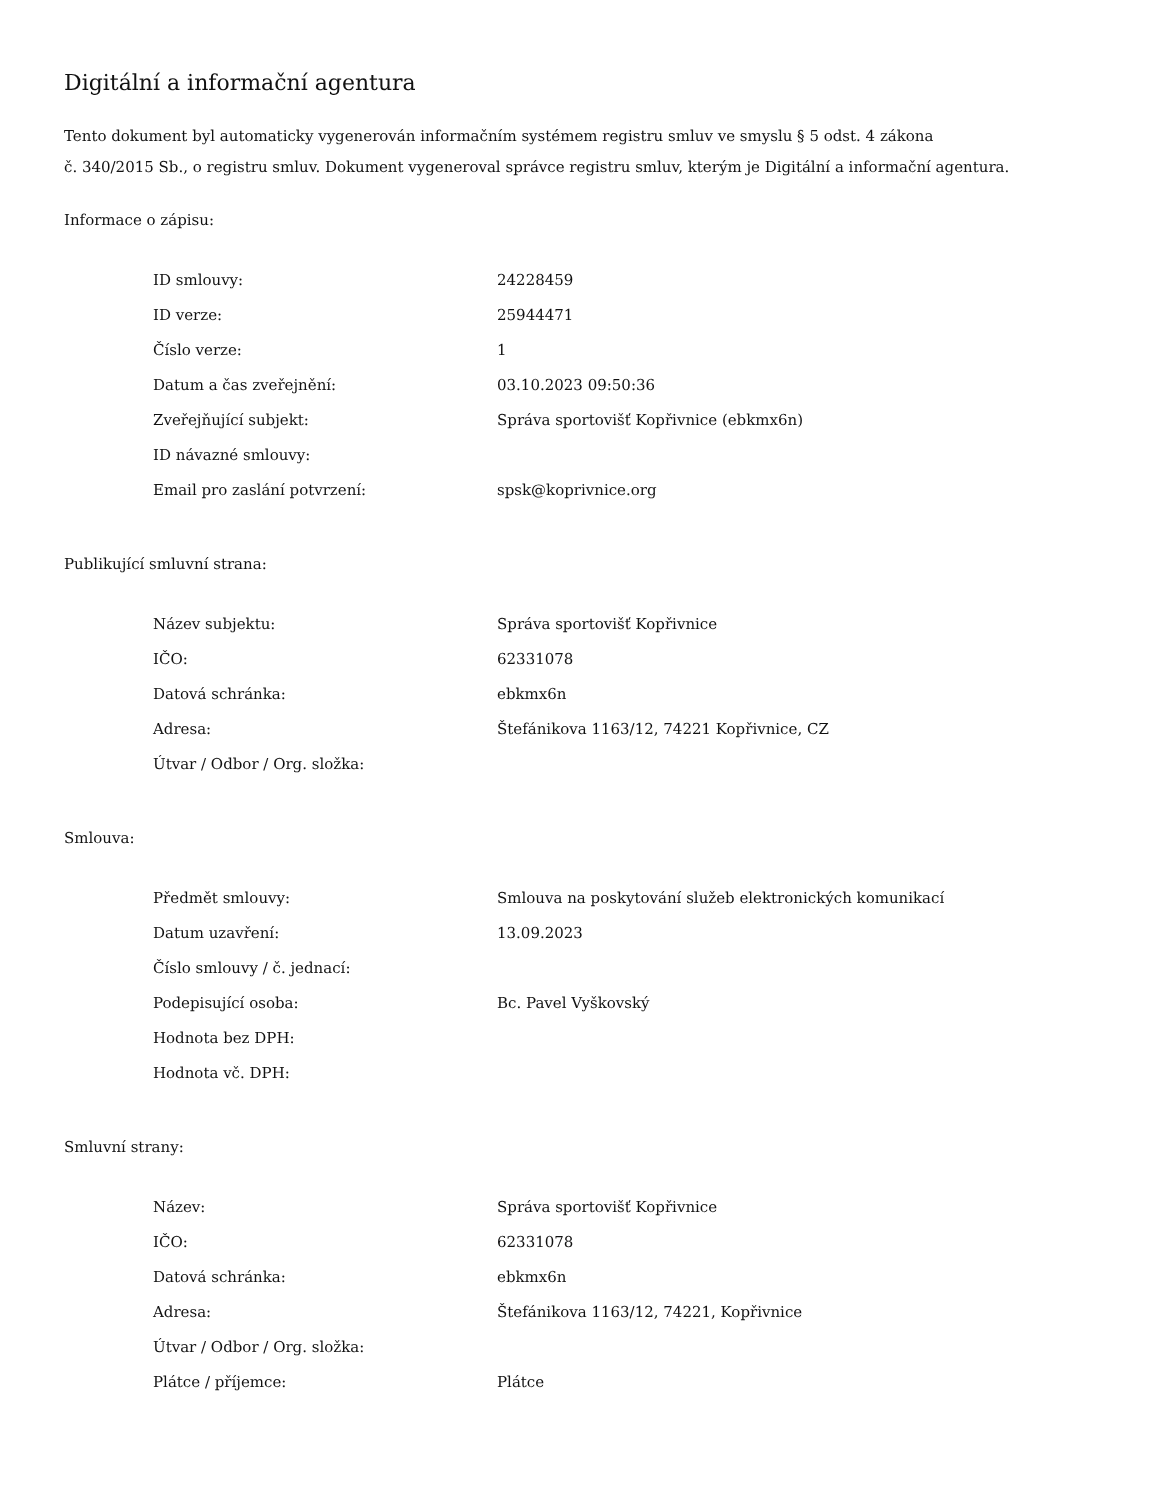Digitální a informační agentura
Tento dokument byl automaticky vygenerován informačním systémem registru smluv ve smyslu § 5 odst. 4 zákona
č. 340/2015 Sb., o registru smluv. Dokument vygeneroval správce registru smluv, kterým je Digitální a informační agentura.
Informace o zápisu:
| ID smlouvy: | 24228459 |
| ID verze: | 25944471 |
| Číslo verze: | 1 |
| Datum a čas zveřejnění: | 03.10.2023 09:50:36 |
| Zveřejňující subjekt: | Správa sportovišť Kopřivnice (ebkmx6n) |
| ID návazné smlouvy: | |
| Email pro zaslání potvrzení: | spsk@koprivnice.org |
Publikující smluvní strana:
| Název subjektu: | Správa sportovišť Kopřivnice |
| IČO: | 62331078 |
| Datová schránka: | ebkmx6n |
| Adresa: | Štefánikova 1163/12, 74221 Kopřivnice, CZ |
| Útvar / Odbor / Org. složka: | |
Smlouva:
| Předmět smlouvy: | Smlouva na poskytování služeb elektronických komunikací |
| Datum uzavření: | 13.09.2023 |
| Číslo smlouvy / č. jednací: | |
| Podepisující osoba: | Bc. Pavel Vyškovský |
| Hodnota bez DPH: | |
| Hodnota vč. DPH: | |
Smluvní strany:
| Název: | Správa sportovišť Kopřivnice |
| IČO: | 62331078 |
| Datová schránka: | ebkmx6n |
| Adresa: | Štefánikova 1163/12, 74221, Kopřivnice |
| Útvar / Odbor / Org. složka: | |
| Plátce / příjemce: | Plátce |